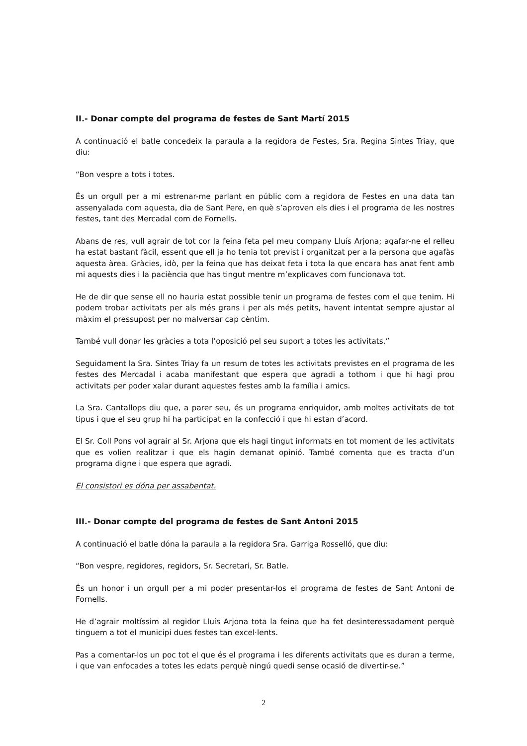II.- Donar compte del programa de festes de Sant Martí 2015
A continuació el batle concedeix la paraula a la regidora de Festes, Sra. Regina Sintes Triay, que diu:
“Bon vespre a tots i totes.
És un orgull per a mi estrenar-me parlant en públic com a regidora de Festes en una data tan assenyalada com aquesta, dia de Sant Pere, en què s’aproven els dies i el programa de les nostres festes, tant des Mercadal com de Fornells.
Abans de res, vull agrair de tot cor la feina feta pel meu company Lluís Arjona; agafar-ne el relleu ha estat bastant fàcil, essent que ell ja ho tenia tot previst i organitzat per a la persona que agafàs aquesta àrea. Gràcies, idò, per la feina que has deixat feta i tota la que encara has anat fent amb mi aquests dies i la paciència que has tingut mentre m’explicaves com funcionava tot.
He de dir que sense ell no hauria estat possible tenir un programa de festes com el que tenim. Hi podem trobar activitats per als més grans i per als més petits, havent intentat sempre ajustar al màxim el pressupost per no malversar cap cèntim.
També vull donar les gràcies a tota l’oposició pel seu suport a totes les activitats.”
Seguidament la Sra. Sintes Triay fa un resum de totes les activitats previstes en el programa de les festes des Mercadal i acaba manifestant que espera que agradi a tothom i que hi hagi prou activitats per poder xalar durant aquestes festes amb la família i amics.
La Sra. Cantallops diu que, a parer seu, és un programa enriquidor, amb moltes activitats de tot tipus i que el seu grup hi ha participat en la confecció i que hi estan d’acord.
El Sr. Coll Pons vol agrair al Sr. Arjona que els hagi tingut informats en tot moment de les activitats que es volien realitzar i que els hagin demanat opinió. També comenta que es tracta d’un programa digne i que espera que agradi.
El consistori es dóna per assabentat.
III.- Donar compte del programa de festes de Sant Antoni 2015
A continuació el batle dóna la paraula a la regidora Sra. Garriga Rosselló, que diu:
“Bon vespre, regidores, regidors, Sr. Secretari, Sr. Batle.
És un honor i un orgull per a mi poder presentar-los el programa de festes de Sant Antoni de Fornells.
He d’agrair moltíssim al regidor Lluís Arjona tota la feina que ha fet desinteressadament perquè tinguem a tot el municipi dues festes tan excel·lents.
Pas a comentar-los un poc tot el que és el programa i les diferents activitats que es duran a terme, i que van enfocades a totes les edats perquè ningú quedi sense ocasió de divertir-se.”
2